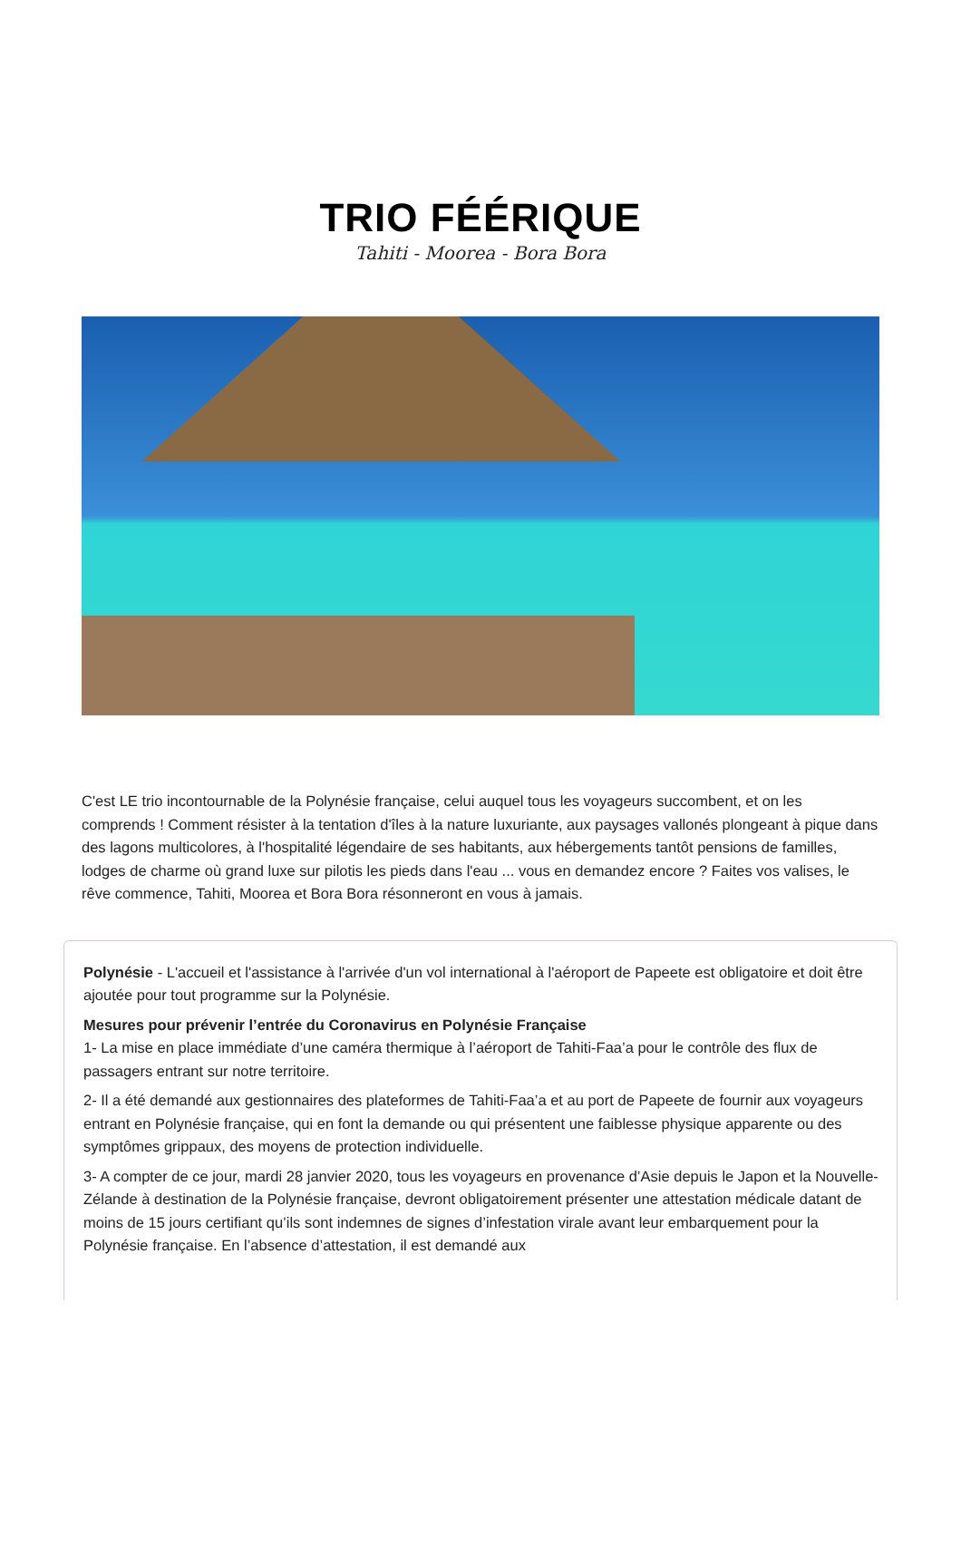TRIO FÉÉRIQUE
Tahiti - Moorea - Bora Bora
C'est LE trio incontournable de la Polynésie française, celui auquel tous les voyageurs succombent, et on les comprends ! Comment résister à la tentation d'îles à la nature luxuriante, aux paysages vallonés plongeant à pique dans des lagons multicolores, à l'hospitalité légendaire de ses habitants, aux hébergements tantôt pensions de familles, lodges de charme où grand luxe sur pilotis les pieds dans l'eau ... vous en demandez encore ? Faites vos valises, le rêve commence, Tahiti, Moorea et Bora Bora résonneront en vous à jamais.
Polynésie - L'accueil et l'assistance à l'arrivée d'un vol international à l'aéroport de Papeete est obligatoire et doit être ajoutée pour tout programme sur la Polynésie.
Mesures pour prévenir l’entrée du Coronavirus en Polynésie Française
1- La mise en place immédiate d’une caméra thermique à l’aéroport de Tahiti-Faa’a pour le contrôle des flux de passagers entrant sur notre territoire.
2- Il a été demandé aux gestionnaires des plateformes de Tahiti-Faa’a et au port de Papeete de fournir aux voyageurs entrant en Polynésie française, qui en font la demande ou qui présentent une faiblesse physique apparente ou des symptômes grippaux, des moyens de protection individuelle.
3- A compter de ce jour, mardi 28 janvier 2020, tous les voyageurs en provenance d’Asie depuis le Japon et la Nouvelle-Zélande à destination de la Polynésie française, devront obligatoirement présenter une attestation médicale datant de moins de 15 jours certifiant qu’ils sont indemnes de signes d’infestation virale avant leur embarquement pour la Polynésie française. En l’absence d’attestation, il est demandé aux